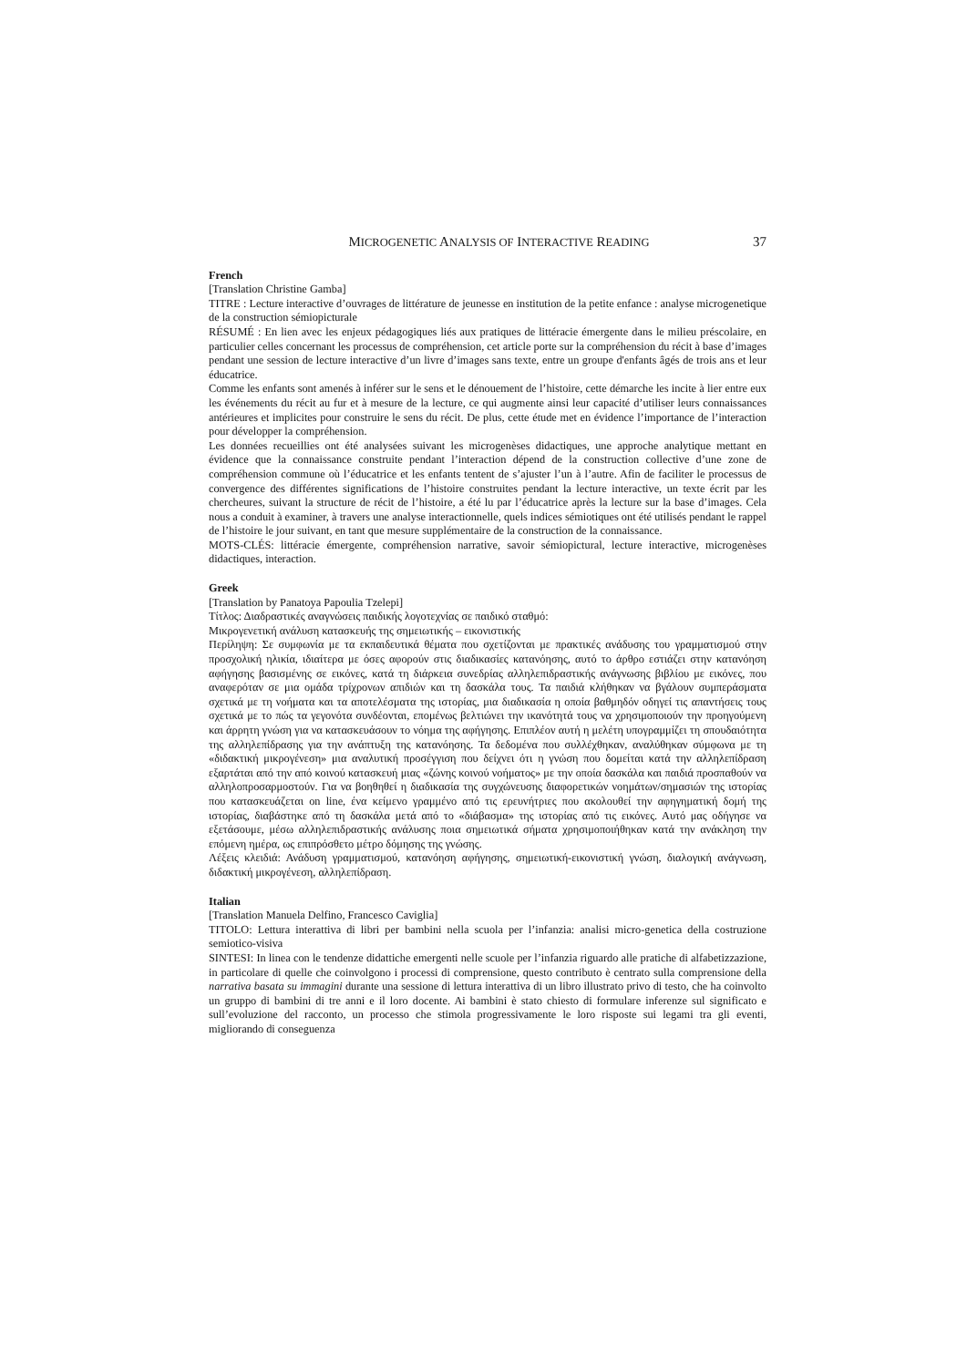MICROGENETIC ANALYSIS OF INTERACTIVE READING 37
French
[Translation Christine Gamba]
TITRE : Lecture interactive d’ouvrages de littérature de jeunesse en institution de la petite enfance : analyse microgenetique de la construction sémiopicturale
RÉSUMÉ : En lien avec les enjeux pédagogiques liés aux pratiques de littéracie émergente dans le milieu préscolaire, en particulier celles concernant les processus de compréhension, cet article porte sur la compréhension du récit à base d’images pendant une session de lecture interactive d’un livre d’images sans texte, entre un groupe d'enfants âgés de trois ans et leur éducatrice.
Comme les enfants sont amenés à inférer sur le sens et le dénouement de l’histoire, cette démarche les incite à lier entre eux les événements du récit au fur et à mesure de la lecture, ce qui augmente ainsi leur capacité d’utiliser leurs connaissances antérieures et implicites pour construire le sens du récit. De plus, cette étude met en évidence l’importance de l’interaction pour développer la compréhension.
Les données recueillies ont été analysées suivant les microgenèses didactiques, une approche analytique mettant en évidence que la connaissance construite pendant l’interaction dépend de la construction collective d’une zone de compréhension commune où l’éducatrice et les enfants tentent de s’ajuster l’un à l’autre. Afin de faciliter le processus de convergence des différentes significations de l’histoire construites pendant la lecture interactive, un texte écrit par les chercheures, suivant la structure de récit de l’histoire, a été lu par l’éducatrice après la lecture sur la base d’images. Cela nous a conduit à examiner, à travers une analyse interactionnelle, quels indices sémiotiques ont été utilisés pendant le rappel de l’histoire le jour suivant, en tant que mesure supplémentaire de la construction de la connaissance.
MOTS-CLÉS: littéracie émergente, compréhension narrative, savoir sémiopictural, lecture interactive, microgenèses didactiques, interaction.
Greek
[Translation by Panatoya Papoulia Tzelepi]
Τίτλος: Διαδραστικές αναγνώσεις παιδικής λογοτεχνίας σε παιδικό σταθμό:
Μικρογενετική ανάλυση κατασκευής της σημειωτικής – εικονιστικής
Περίληψη: Σε συμφωνία με τα εκπαιδευτικά θέματα που σχετίζονται με πρακτικές ανάδυσης του γραμματισμού στην προσχολική ηλικία, ιδιαίτερα με όσες αφορούν στις διαδικασίες κατανόησης, αυτό το άρθρο εστιάζει στην κατανόηση αφήγησης βασισμένης σε εικόνες, κατά τη διάρκεια συνεδρίας αλληλεπιδραστικής ανάγνωσης βιβλίου με εικόνες, που αναφερόταν σε μια ομάδα τρίχρονων απιδιών και τη δασκάλα τους. Τα παιδιά κλήθηκαν να βγάλουν συμπεράσματα σχετικά με τη νοήματα και τα αποτελέσματα της ιστορίας, μια διαδικασία η οποία βαθμηδόν οδηγεί τις απαντήσεις τους σχετικά με το πώς τα γεγονότα συνδέονται, επομένως βελτιώνει την ικανότητά τους να χρησιμοποιούν την προηγούμενη και άρρητη γνώση για να κατασκευάσουν το νόημα της αφήγησης. Επιπλέον αυτή η μελέτη υπογραμμίζει τη σπουδαιότητα της αλληλεπίδρασης για την ανάπτυξη της κατανόησης. Τα δεδομένα που συλλέχθηκαν, αναλύθηκαν σύμφωνα με τη «διδακτική μικρογένεση» μια αναλυτική προσέγγιση που δείχνει ότι η γνώση που δομείται κατά την αλληλεπίδραση εξαρτάται από την από κοινού κατασκευή μιας «ζώνης κοινού νοήματος» με την οποία δασκάλα και παιδιά προσπαθούν να αλληλοπροσαρμοστούν. Για να βοηθηθεί η διαδικασία της συγχώνευσης διαφορετικών νοημάτων/σημασιών της ιστορίας που κατασκευάζεται on line, ένα κείμενο γραμμένο από τις ερευνήτριες που ακολουθεί την αφηγηματική δομή της ιστορίας, διαβάστηκε από τη δασκάλα μετά από το «διάβασμα» της ιστορίας από τις εικόνες. Αυτό μας οδήγησε να εξετάσουμε, μέσω αλληλεπιδραστικής ανάλυσης ποια σημειωτικά σήματα χρησιμοποιήθηκαν κατά την ανάκληση την επόμενη ημέρα, ως επιπρόσθετο μέτρο δόμησης της γνώσης.
Λέξεις κλειδιά: Ανάδυση γραμματισμού, κατανόηση αφήγησης, σημειωτική-εικονιστική γνώση, διαλογική ανάγνωση, διδακτική μικρογένεση, αλληλεπίδραση.
Italian
[Translation Manuela Delfino, Francesco Caviglia]
TITOLO: Lettura interattiva di libri per bambini nella scuola per l’infanzia: analisi micro-genetica della costruzione semiotico-visiva
SINTESI: In linea con le tendenze didattiche emergenti nelle scuole per l’infanzia riguardo alle pratiche di alfabetizzazione, in particolare di quelle che coinvolgono i processi di comprensione, questo contributo è centrato sulla comprensione della narrativa basata su immagini durante una sessione di lettura interattiva di un libro illustrato privo di testo, che ha coinvolto un gruppo di bambini di tre anni e il loro docente. Ai bambini è stato chiesto di formulare inferenze sul significato e sull’evoluzione del racconto, un processo che stimola progressivamente le loro risposte sui legami tra gli eventi, migliorando di conseguenza